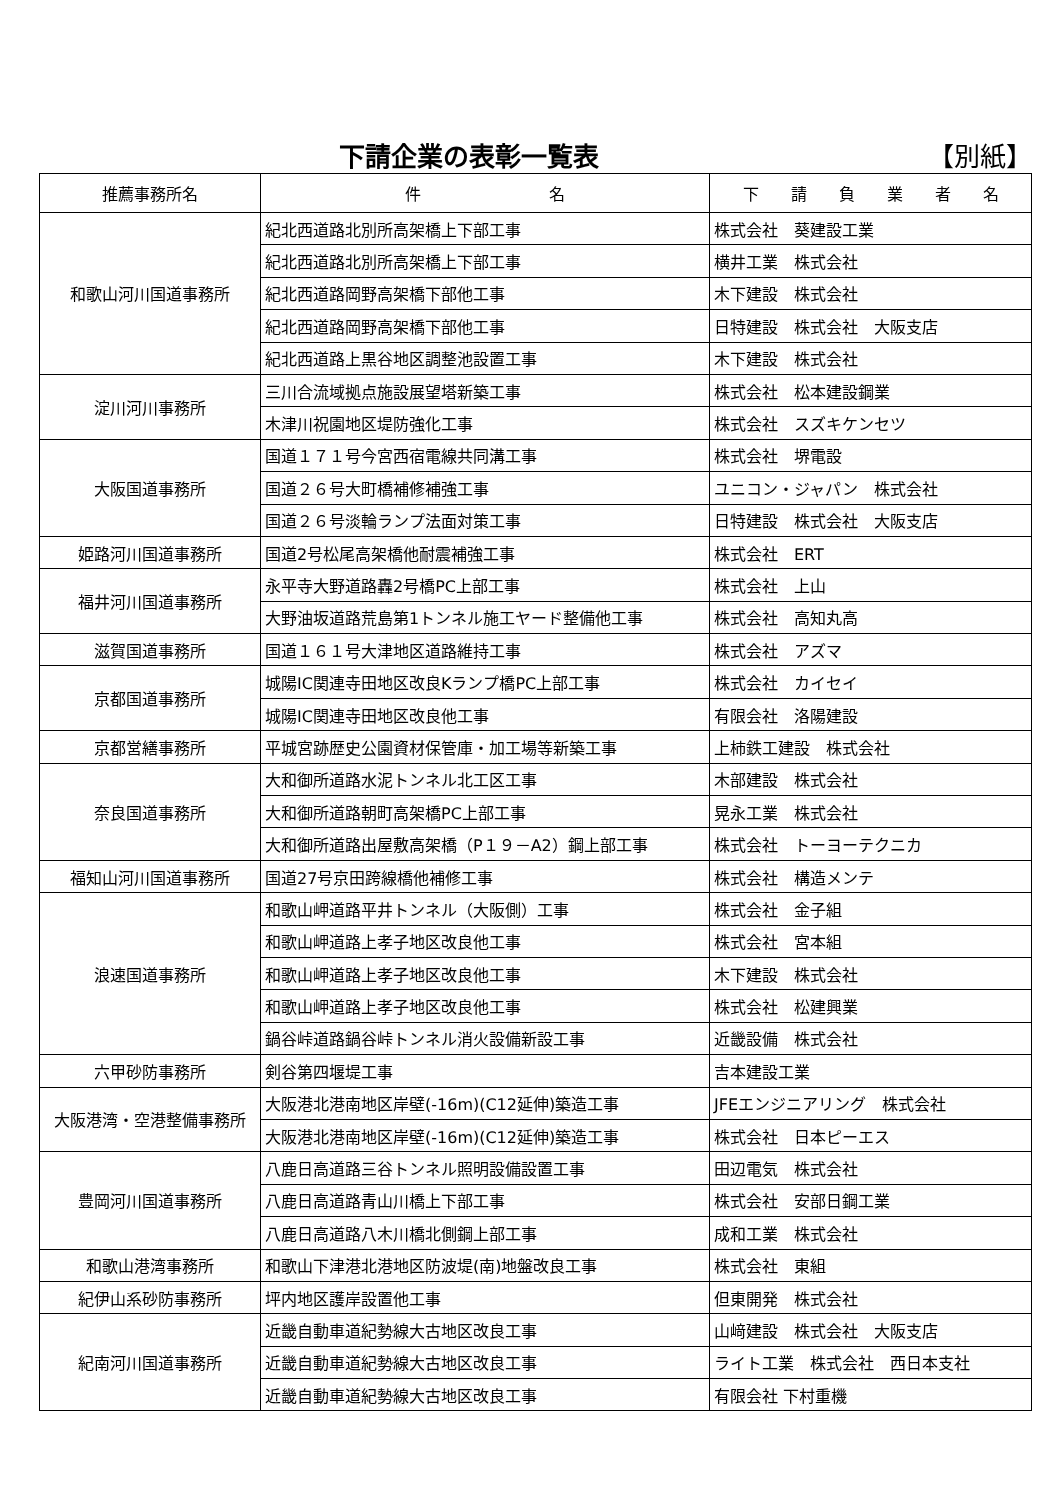下請企業の表彰一覧表
【別紙】
| 推薦事務所名 | 件 名 | 下 請 負 業 者 名 |
| --- | --- | --- |
| 和歌山河川国道事務所 | 紀北西道路北別所高架橋上下部工事 | 株式会社 葵建設工業 |
| | 紀北西道路北別所高架橋上下部工事 | 横井工業 株式会社 |
| | 紀北西道路岡野高架橋下部他工事 | 木下建設 株式会社 |
| | 紀北西道路岡野高架橋下部他工事 | 日特建設 株式会社 大阪支店 |
| | 紀北西道路上黒谷地区調整池設置工事 | 木下建設 株式会社 |
| 淀川河川事務所 | 三川合流域拠点施設展望塔新築工事 | 株式会社 松本建設鋼業 |
| | 木津川祝園地区堤防強化工事 | 株式会社 スズキケンセツ |
| 大阪国道事務所 | 国道１７１号今宮西宿電線共同溝工事 | 株式会社 堺電設 |
| | 国道２６号大町橋補修補強工事 | ユニコン・ジャパン 株式会社 |
| | 国道２６号淡輪ランプ法面対策工事 | 日特建設 株式会社 大阪支店 |
| 姫路河川国道事務所 | 国道2号松尾高架橋他耐震補強工事 | 株式会社 ERT |
| 福井河川国道事務所 | 永平寺大野道路轟2号橋PC上部工事 | 株式会社 上山 |
| | 大野油坂道路荒島第1トンネル施工ヤード整備他工事 | 株式会社 高知丸高 |
| 滋賀国道事務所 | 国道１６１号大津地区道路維持工事 | 株式会社 アズマ |
| 京都国道事務所 | 城陽IC関連寺田地区改良Kランプ橋PC上部工事 | 株式会社 カイセイ |
| | 城陽IC関連寺田地区改良他工事 | 有限会社 洛陽建設 |
| 京都営繕事務所 | 平城宮跡歴史公園資材保管庫・加工場等新築工事 | 上柿鉄工建設 株式会社 |
| 奈良国道事務所 | 大和御所道路水泥トンネル北工区工事 | 木部建設 株式会社 |
| | 大和御所道路朝町高架橋PC上部工事 | 晃永工業 株式会社 |
| | 大和御所道路出屋敷高架橋（P１９－A2）鋼上部工事 | 株式会社 トーヨーテクニカ |
| 福知山河川国道事務所 | 国道27号京田跨線橋他補修工事 | 株式会社 構造メンテ |
| 浪速国道事務所 | 和歌山岬道路平井トンネル（大阪側）工事 | 株式会社 金子組 |
| | 和歌山岬道路上孝子地区改良他工事 | 株式会社 宮本組 |
| | 和歌山岬道路上孝子地区改良他工事 | 木下建設 株式会社 |
| | 和歌山岬道路上孝子地区改良他工事 | 株式会社 松建興業 |
| | 鍋谷峠道路鍋谷峠トンネル消火設備新設工事 | 近畿設備 株式会社 |
| 六甲砂防事務所 | 剣谷第四堰堤工事 | 吉本建設工業 |
| 大阪港湾・空港整備事務所 | 大阪港北港南地区岸壁(-16m)(C12延伸)築造工事 | JFEエンジニアリング 株式会社 |
| | 大阪港北港南地区岸壁(-16m)(C12延伸)築造工事 | 株式会社 日本ピーエス |
| 豊岡河川国道事務所 | 八鹿日高道路三谷トンネル照明設備設置工事 | 田辺電気 株式会社 |
| | 八鹿日高道路青山川橋上下部工事 | 株式会社 安部日鋼工業 |
| | 八鹿日高道路八木川橋北側鋼上部工事 | 成和工業 株式会社 |
| 和歌山港湾事務所 | 和歌山下津港北港地区防波堤(南)地盤改良工事 | 株式会社 東組 |
| 紀伊山系砂防事務所 | 坪内地区護岸設置他工事 | 但東開発 株式会社 |
| 紀南河川国道事務所 | 近畿自動車道紀勢線大古地区改良工事 | 山﨑建設 株式会社 大阪支店 |
| | 近畿自動車道紀勢線大古地区改良工事 | ライト工業 株式会社 西日本支社 |
| | 近畿自動車道紀勢線大古地区改良工事 | 有限会社 下村重機 |